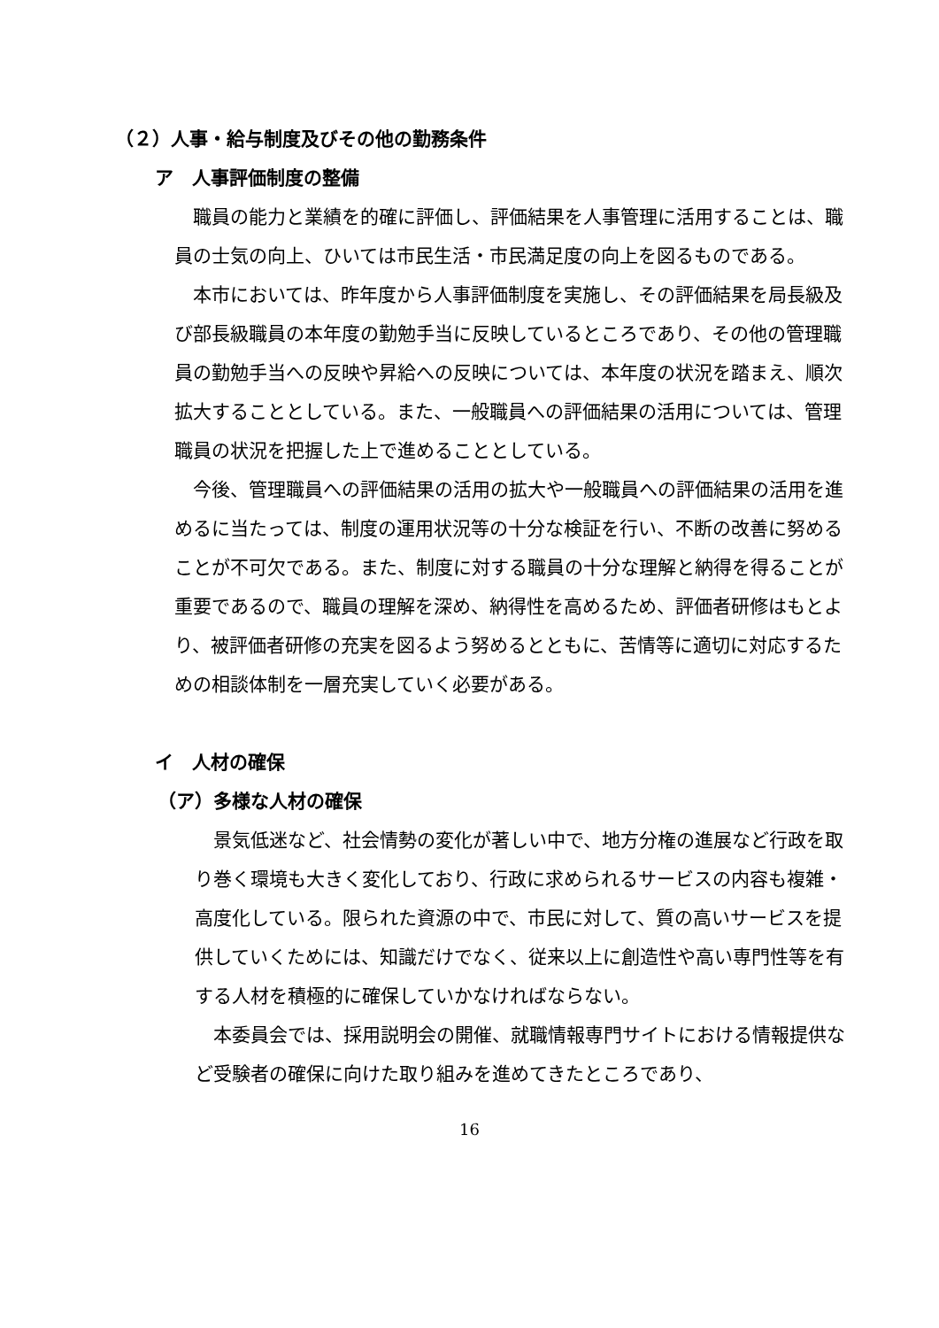（２）人事・給与制度及びその他の勤務条件
ア　人事評価制度の整備
　職員の能力と業績を的確に評価し、評価結果を人事管理に活用することは、職員の士気の向上、ひいては市民生活・市民満足度の向上を図るものである。
　本市においては、昨年度から人事評価制度を実施し、その評価結果を局長級及び部長級職員の本年度の勤勉手当に反映しているところであり、その他の管理職員の勤勉手当への反映や昇給への反映については、本年度の状況を踏まえ、順次拡大することとしている。また、一般職員への評価結果の活用については、管理職員の状況を把握した上で進めることとしている。
　今後、管理職員への評価結果の活用の拡大や一般職員への評価結果の活用を進めるに当たっては、制度の運用状況等の十分な検証を行い、不断の改善に努めることが不可欠である。また、制度に対する職員の十分な理解と納得を得ることが重要であるので、職員の理解を深め、納得性を高めるため、評価者研修はもとより、被評価者研修の充実を図るよう努めるとともに、苦情等に適切に対応するための相談体制を一層充実していく必要がある。
イ　人材の確保
（ア）多様な人材の確保
　景気低迷など、社会情勢の変化が著しい中で、地方分権の進展など行政を取り巻く環境も大きく変化しており、行政に求められるサービスの内容も複雑・高度化している。限られた資源の中で、市民に対して、質の高いサービスを提供していくためには、知識だけでなく、従来以上に創造性や高い専門性等を有する人材を積極的に確保していかなければならない。
　本委員会では、採用説明会の開催、就職情報専門サイトにおける情報提供など受験者の確保に向けた取り組みを進めてきたところであり、
16